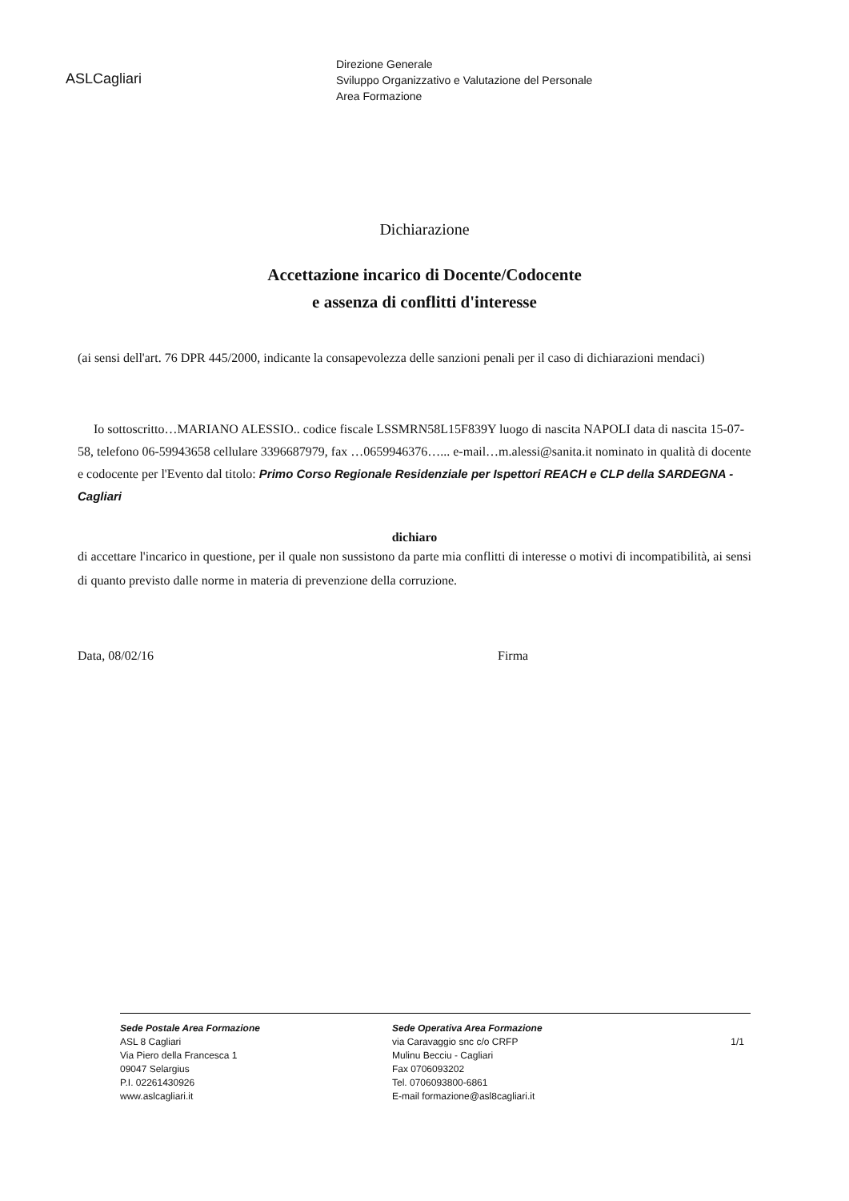ASLCagliari
Direzione Generale
Sviluppo Organizzativo e Valutazione del Personale
Area Formazione
Dichiarazione
Accettazione incarico di Docente/Codocente
e assenza di conflitti d'interesse
(ai sensi dell'art. 76 DPR 445/2000, indicante la consapevolezza delle sanzioni penali per il caso di dichiarazioni mendaci)
Io sottoscritto…MARIANO ALESSIO.. codice fiscale LSSMRN58L15F839Y luogo di nascita NAPOLI data di nascita 15-07-58, telefono 06-59943658 cellulare 3396687979, fax …0659946376…... e-mail…m.alessi@sanita.it nominato in qualità di docente e codocente per l'Evento dal titolo: Primo Corso Regionale Residenziale per Ispettori REACH e CLP della SARDEGNA - Cagliari
dichiaro
di accettare l'incarico in questione, per il quale non sussistono da parte mia conflitti di interesse o motivi di incompatibilità, ai sensi di quanto previsto dalle norme in materia di prevenzione della corruzione.
Data, 08/02/16 Firma
Sede Postale Area Formazione
ASL 8 Cagliari
Via Piero della Francesca 1
09047 Selargius
P.I. 02261430926
www.aslcagliari.it
Sede Operativa Area Formazione
via Caravaggio snc c/o CRFP
Mulinu Becciu - Cagliari
Fax 0706093202
Tel. 0706093800-6861
E-mail formazione@asl8cagliari.it
1/1